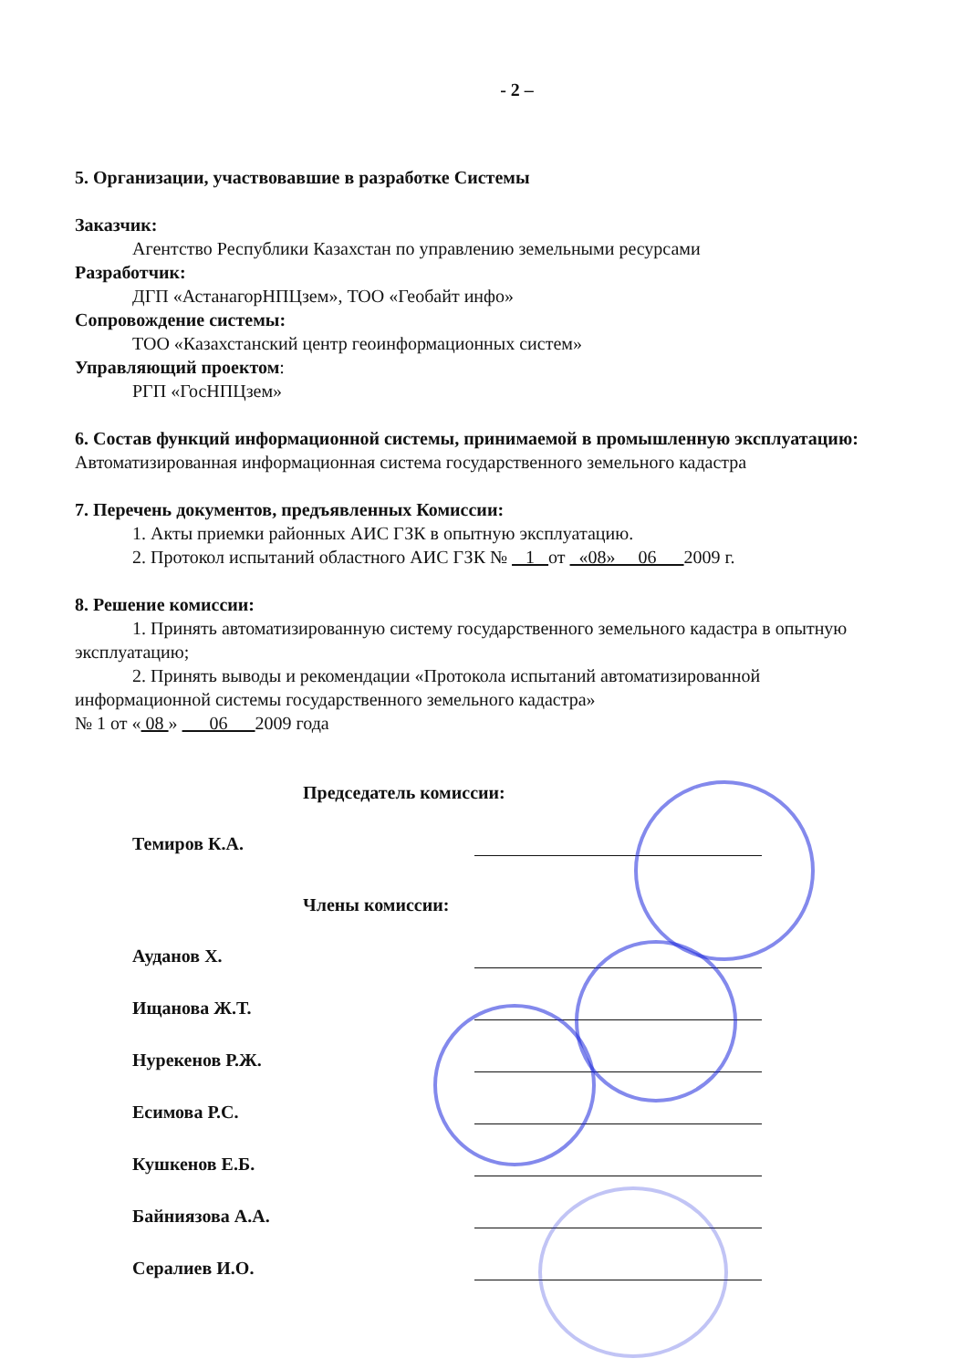- 2 –
5. Организации, участвовавшие в разработке Системы
Заказчик:
Агентство Республики Казахстан по управлению земельными ресурсами
Разработчик:
ДГП «АстанагорНПЦзем», ТОО «Геобайт инфо»
Сопровождение системы:
ТОО «Казахстанский центр геоинформационных систем»
Управляющий проектом:
РГП «ГосНПЦзем»
6. Состав функций информационной системы, принимаемой в промышленную эксплуатацию:
Автоматизированная информационная система государственного земельного кадастра
7. Перечень документов, предъявленных Комиссии:
1. Акты приемки районных АИС ГЗК в опытную эксплуатацию.
2. Протокол испытаний областного АИС ГЗК № 1 от «08» 06 2009 г.
8. Решение комиссии:
1. Принять автоматизированную систему государственного земельного кадастра в опытную эксплуатацию;
2. Принять выводы и рекомендации «Протокола испытаний автоматизированной информационной системы государственного земельного кадастра»
№ 1 от « 08 » 06 2009 года
Председатель комиссии:
Темиров К.А.
Члены комиссии:
Ауданов Х.
Ищанова Ж.Т.
Нурекенов Р.Ж.
Есимова Р.С.
Кушкенов Е.Б.
Байниязова А.А.
Сералиев И.О.